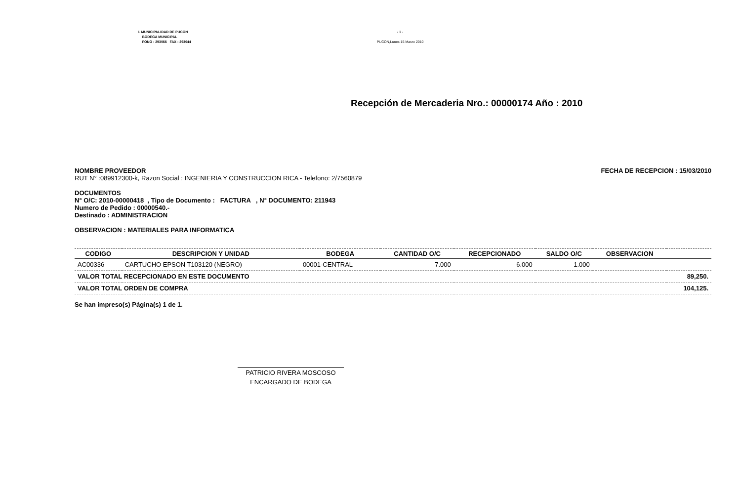I. MUNICIPALIDAD DE PUCON
BODEGA MUNICIPAL
FONO : 293066 FAX : 293044
- 1 -
PUCON,Lunes 15 Marzo 2010
Recepción de Mercaderia Nro.: 00000174 Año : 2010
NOMBRE PROVEEDOR FECHA DE RECEPCION : 15/03/2010
RUT N° :089912300-k, Razon Social : INGENIERIA Y CONSTRUCCION RICA - Telefono: 2/7560879
DOCUMENTOS
N° O/C: 2010-00000418 , Tipo de Documento : FACTURA , N° DOCUMENTO: 211943
Numero de Pedido : 00000540.-
Destinado : ADMINISTRACION
OBSERVACION : MATERIALES PARA INFORMATICA
| CODIGO | DESCRIPCION Y UNIDAD | BODEGA | CANTIDAD O/C | RECEPCIONADO | SALDO O/C | OBSERVACION | |
| --- | --- | --- | --- | --- | --- | --- | --- |
| AC00336 | CARTUCHO EPSON T103120 (NEGRO) | 00001-CENTRAL | 7.000 | 6.000 | 1.000 | | |
| VALOR TOTAL RECEPCIONADO EN ESTE DOCUMENTO | | | | | | | 89,250. |
| VALOR TOTAL ORDEN DE COMPRA | | | | | | | 104,125. |
Se han impreso(s) Página(s) 1 de 1.
PATRICIO RIVERA MOSCOSO
ENCARGADO DE BODEGA